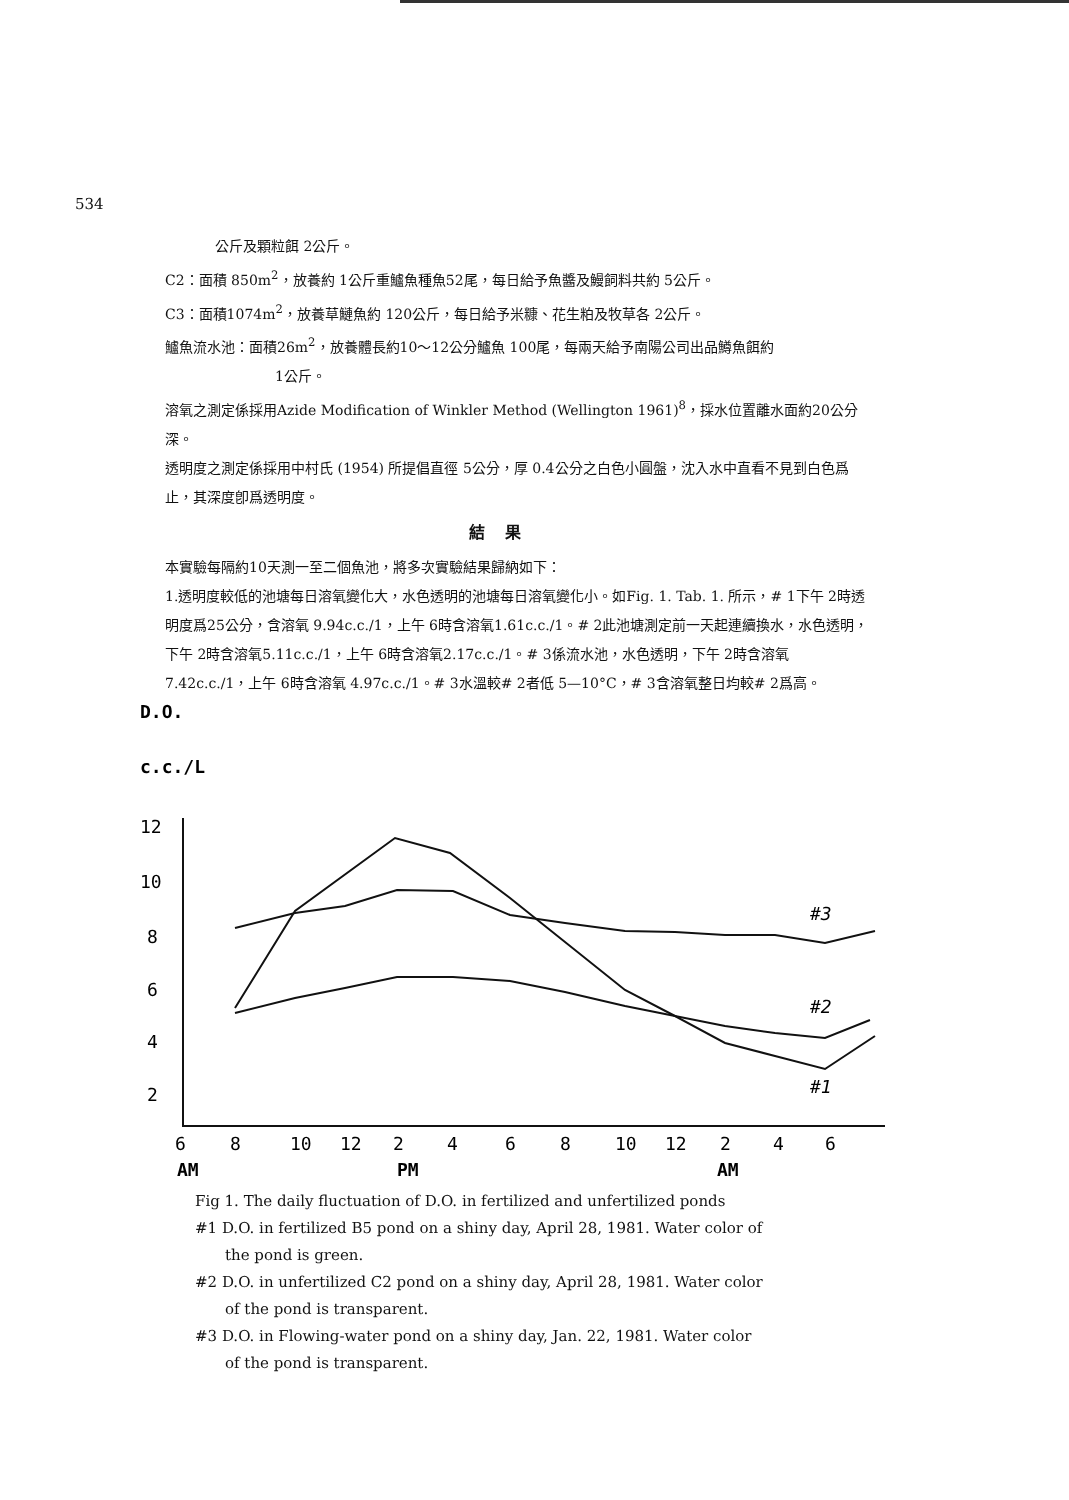534
公斤及顆粒餌 2公斤。
C2：面積 850m<sup>2</sup>，放養約 1公斤重鱸魚種魚52尾，每日給予魚醬及鰻飼料共約 5公斤。
C3：面積1074m<sup>2</sup>，放養草鰱魚約 120公斤，每日給予米糠、花生粕及牧草各 2公斤。
鱸魚流水池：面積26m<sup>2</sup>，放養體長約10～12公分鱸魚 100尾，每兩天給予南陽公司出品鱒魚餌約
1公斤。
溶氧之測定係採用Azide Modification of Winkler Method (Wellington 1961)<sup>8</sup>，採水位置離水面約20公分深。
透明度之測定係採用中村氏 (1954) 所提倡直徑 5公分，厚 0.4公分之白色小圓盤，沈入水中直看不見到白色爲止，其深度卽爲透明度。
結果
本實驗每隔約10天測一至二個魚池，將多次實驗結果歸納如下：
1.透明度較低的池塘每日溶氧變化大，水色透明的池塘每日溶氧變化小。如Fig. 1. Tab. 1. 所示，# 1下午 2時透明度爲25公分，含溶氧 9.94c.c./1，上午 6時含溶氧1.61c.c./1。# 2此池塘測定前一天起連續換水，水色透明，下午 2時含溶氧5.11c.c./1，上午 6時含溶氧2.17c.c./1。# 3係流水池，水色透明，下午 2時含溶氧 7.42c.c./1，上午 6時含溶氧 4.97c.c./1。# 3水溫較# 2者低 5—10°C，# 3含溶氧整日均較# 2爲高。
D.O.
c.c./L
12
10
8
6
4
2
#3
#2
#1
6
8
10
12
2
4
6
8
10
12
2
4
6
AM
PM
AM
Fig 1. The daily fluctuation of D.O. in fertilized and unfertilized ponds
#1 D.O. in fertilized B5 pond on a shiny day, April 28, 1981. Water color of
the pond is green.
#2 D.O. in unfertilized C2 pond on a shiny day, April 28, 1981. Water color
of the pond is transparent.
#3 D.O. in Flowing-water pond on a shiny day, Jan. 22, 1981. Water color
of the pond is transparent.